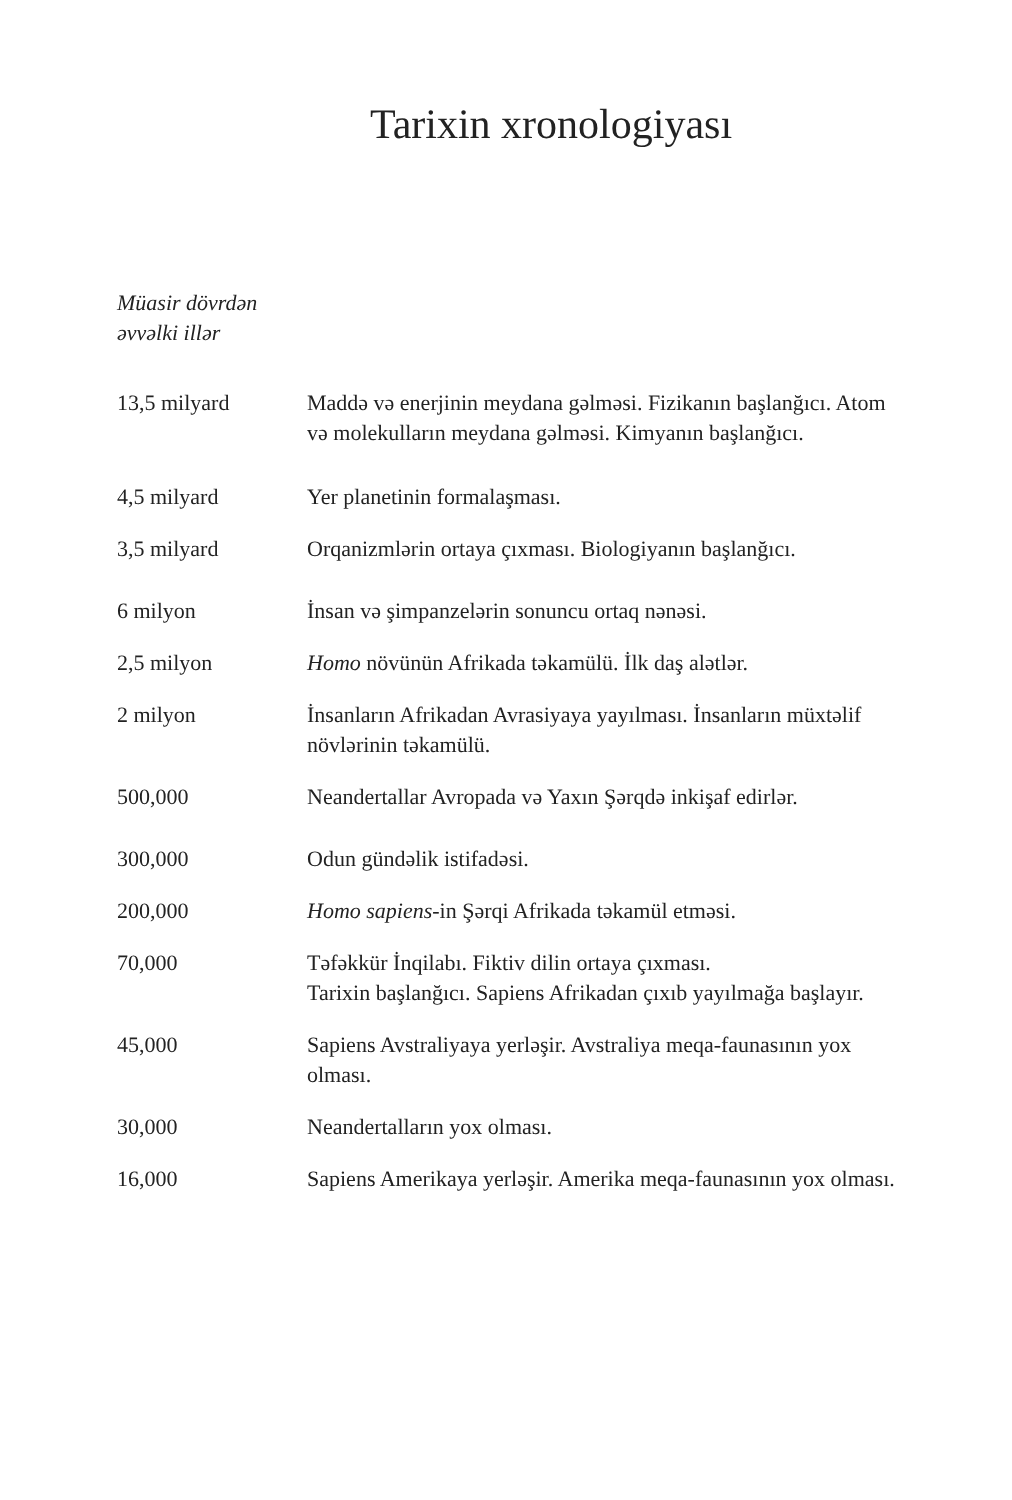Tarixin xronologiyası
Müasir dövrdən
əvvəlki illər
| 13,5 milyard | Maddə və enerjinin meydana gəlməsi. Fizikanın başlanğıcı. Atom və molekulların meydana gəlməsi. Kimyanın başlanğıcı. |
| 4,5 milyard | Yer planetinin formalaşması. |
| 3,5 milyard | Orqanizmlərin ortaya çıxması. Biologiyanın başlanğıcı. |
| 6 milyon | İnsan və şimpanzelərin sonuncu ortaq nənəsi. |
| 2,5 milyon | Homo növünün Afrikada təkamülü. İlk daş alətlər. |
| 2 milyon | İnsanların Afrikadan Avrasiyaya yayılması. İnsanların müxtəlif növlərinin təkamülü. |
| 500,000 | Neandertallar Avropada və Yaxın Şərqdə inkişaf edirlər. |
| 300,000 | Odun gündəlik istifadəsi. |
| 200,000 | Homo sapiens -in Şərqi Afrikada təkamül etməsi. |
| 70,000 | Təfəkkür İnqilabı. Fiktiv dilin ortaya çıxması. Tarixin başlanğıcı. Sapiens Afrikadan çıxıb yayılmağa başlayır. |
| 45,000 | Sapiens Avstraliyaya yerləşir. Avstraliya meqa-faunasının yox olması. |
| 30,000 | Neandertalların yox olması. |
| 16,000 | Sapiens Amerikaya yerləşir. Amerika meqa-faunasının yox olması. |